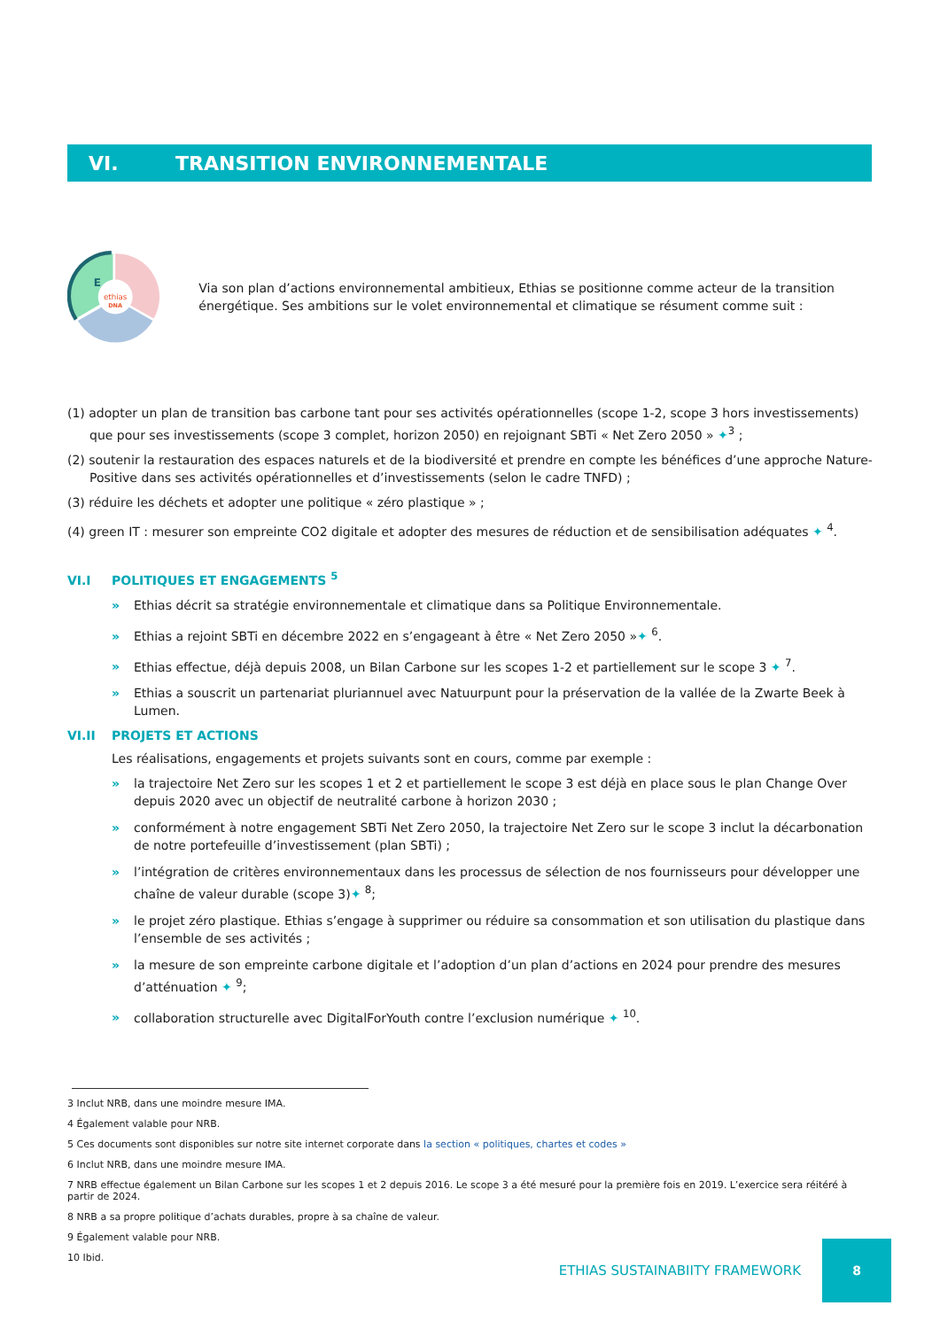VI. TRANSITION ENVIRONNEMENTALE
E
ethias
DNA
Via son plan d’actions environnemental ambitieux, Ethias se positionne comme acteur de la transition énergétique. Ses ambitions sur le volet environnemental et climatique se résument comme suit :
(1) adopter un plan de transition bas carbone tant pour ses activités opérationnelles (scope 1-2, scope 3 hors investissements) que pour ses investissements (scope 3 complet, horizon 2050) en rejoignant SBTi « Net Zero 2050 » ✦<sup>3</sup> ;
(2) soutenir la restauration des espaces naturels et de la biodiversité et prendre en compte les bénéfices d’une approche Nature-Positive dans ses activités opérationnelles et d’investissements (selon le cadre TNFD) ;
(3) réduire les déchets et adopter une politique « zéro plastique » ;
(4) green IT : mesurer son empreinte CO2 digitale et adopter des mesures de réduction et de sensibilisation adéquates ✦ <sup>4</sup>.
VI.I POLITIQUES ET ENGAGEMENTS <sup>5</sup>
» Ethias décrit sa stratégie environnementale et climatique dans sa Politique Environnementale.
» Ethias a rejoint SBTi en décembre 2022 en s’engageant à être « Net Zero 2050 »✦ <sup>6</sup>.
» Ethias effectue, déjà depuis 2008, un Bilan Carbone sur les scopes 1-2 et partiellement sur le scope 3 ✦ <sup>7</sup>.
» Ethias a souscrit un partenariat pluriannuel avec Natuurpunt pour la préservation de la vallée de la Zwarte Beek à Lumen.
VI.II PROJETS ET ACTIONS
Les réalisations, engagements et projets suivants sont en cours, comme par exemple :
» la trajectoire Net Zero sur les scopes 1 et 2 et partiellement le scope 3 est déjà en place sous le plan Change Over depuis 2020 avec un objectif de neutralité carbone à horizon 2030 ;
» conformément à notre engagement SBTi Net Zero 2050, la trajectoire Net Zero sur le scope 3 inclut la décarbonation de notre portefeuille d’investissement (plan SBTi) ;
» l’intégration de critères environnementaux dans les processus de sélection de nos fournisseurs pour développer une chaîne de valeur durable (scope 3)✦ <sup>8</sup>;
» le projet zéro plastique. Ethias s’engage à supprimer ou réduire sa consommation et son utilisation du plastique dans l’ensemble de ses activités ;
» la mesure de son empreinte carbone digitale et l’adoption d’un plan d’actions en 2024 pour prendre des mesures d’atténuation ✦ <sup>9</sup>;
» collaboration structurelle avec DigitalForYouth contre l’exclusion numérique ✦ <sup>10</sup>.
3 Inclut NRB, dans une moindre mesure IMA.
4 Également valable pour NRB.
5 Ces documents sont disponibles sur notre site internet corporate dans la section « politiques, chartes et codes »
6 Inclut NRB, dans une moindre mesure IMA.
7 NRB effectue également un Bilan Carbone sur les scopes 1 et 2 depuis 2016. Le scope 3 a été mesuré pour la première fois en 2019. L’exercice sera réitéré à partir de 2024.
8 NRB a sa propre politique d’achats durables, propre à sa chaîne de valeur.
9 Également valable pour NRB.
10 Ibid.
ETHIAS SUSTAINABIITY FRAMEWORK 8